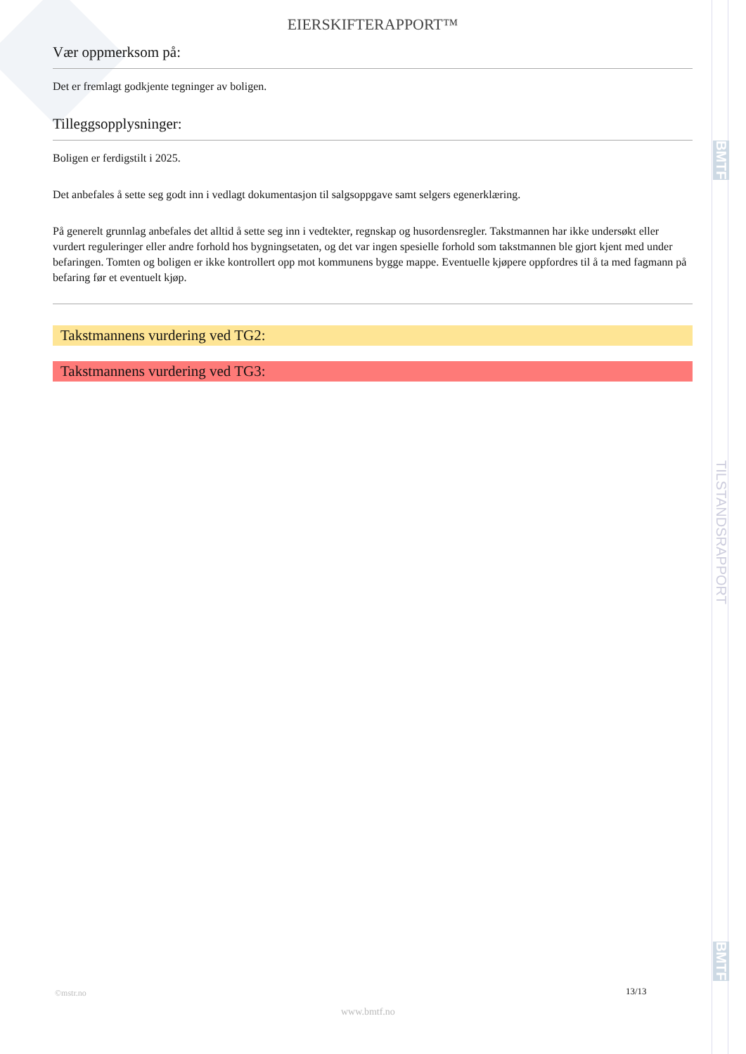BMTF
TILSTANDSRAPPORT
BMTF
EIERSKIFTERAPPORT™
Vær oppmerksom på:
Det er fremlagt godkjente tegninger av boligen.
Tilleggsopplysninger:
Boligen er ferdigstilt i 2025.
Det anbefales å sette seg godt inn i vedlagt dokumentasjon til salgsoppgave samt selgers egenerklæring.
På generelt grunnlag anbefales det alltid å sette seg inn i vedtekter, regnskap og husordensregler. Takstmannen har ikke undersøkt eller vurdert reguleringer eller andre forhold hos bygningsetaten, og det var ingen spesielle forhold som takstmannen ble gjort kjent med under befaringen. Tomten og boligen er ikke kontrollert opp mot kommunens bygge mappe. Eventuelle kjøpere oppfordres til å ta med fagmann på befaring før et eventuelt kjøp.
Takstmannens vurdering ved TG2:
Takstmannens vurdering ved TG3:
©mstr.no 13/13
www.bmtf.no